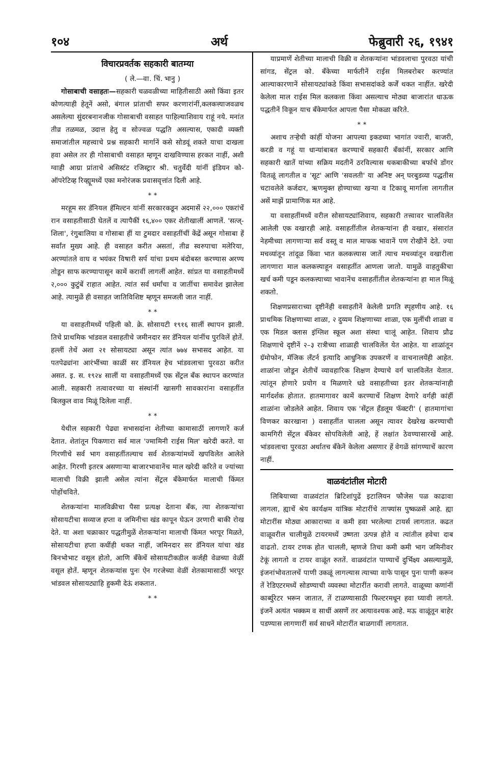१०४ अर्थ फेब्रुवारी २६, १९४१
विचारप्रवर्तक सहकारी बातम्या
( ले.—वा. चिं. भानु )
गोसाबाची वसाहतः—सहकारी चळवळीच्या माहितीसाठी असो किंवा इतर कोणत्याही हेतूनें असो, बंगाल प्रांताची सफर करणारांनीं,कलकत्त्याजवळच असलेल्या सुंदरबनानजीक गोसाबाची वसाहत पाहिल्याशिवाय राहूं नये. मनांत तीव्र तळमळ, उदात्त हेतु व सोज्वळ पद्धति असल्यास, एकादी व्यक्ती समाजांतील महत्त्वाचे प्रश्न सहकारी मार्गानें कसे सोडवूं शकते याचा दाखला हवा असेल तर ही गोसाबाची वसाहत म्हणून दाखविण्यास हरकत नाहीं, अशी ग्वाही आग्रा प्रांताचे असिस्टंट रजिस्ट्रार श्री. चतुर्वेदी यांनीं इंडियन को-ऑपरेटिव्ह रिव्ह्यूमध्यें एका मनोरंजक प्रवासवृत्तांत दिली आहे.
* *
मरहूम सर डॅनियल हॅमिल्टन यांनीं सरकारकडून अदमासें २२,००० एकरांचें रान वसाहतीसाठी घेतलें व त्यापैकीं १६,४०० एकर शेतीखालीं आणलें. 'सत्ज्-शिला', रंगुबालिया व गोसाबा हीं या टुमदार वसाहतींचीं केंद्रें असून गोसाबा हें सर्वांत मुख्य आहे. ही वसाहत करीत असतां, तीव्र स्वरुपाचा मलेरिया, अरण्यांतले वाघ व भयंकर विषारी सर्प यांचा प्रथम बंदोबस्त करण्यास अरण्य तोडून साफ करण्यापासून कामें करावीं लागलीं आहेत. सांप्रत या वसाहतीमध्यें २,००० कुटुंबें राहात आहेत. त्यांत सर्व धर्मांचा व जातींचा समावेश झालेला आहे. त्यामुळें ही वसाहत जातिविशिष्ट म्हणून समजली जात नाहीं.
* *
या वसाहतीमध्यें पहिली को. क्रे. सोसायटी १९१६ सालीं स्थापन झाली. तिचे प्राथमिक भांडवल वसाहतीचे जमीनदार सर डॅनियल यांनींच पुरविलें होतें. हल्लीं तेथें अशा २१ सोसायट्या असून त्यांत ७७४ सभासद आहेत. या पतपेढ्यांना आरंभींच्या काळीं सर डॅनियल हेच भांडवलाचा पुरवठा करीत असत. इ. स. १९२४ सालीं या वसाहतीमध्यें एक सेंट्रल बँक स्थापन करण्यांत आली. सहकारी तत्वावरच्या या संस्थांनीं खासगी सावकारांना वसाहतींत बिलकुल वाव मिळूं दिलेला नाहीं.
* *
येथील सहकारी पेढ्या सभासदांना शेतीच्या कामासाठीं लागणारें कर्ज देतात. शेतांतून पिकणारा सर्व माल 'ज्मामिनी राईस मिल' खरेदी करते. या गिरणीचे सर्व भाग वसाहतींतल्याच सर्व शेतकऱ्यांमध्यें खपविलेत आलेले आहेत. गिरणी इतरत्र असणाऱ्या बाजारभावानेंच माल खरेदी करिते व ज्यांच्या मालाची विक्री झाली असेल त्यांना सेंट्रल बँकेमार्फत मालाची किंमत पोहोंचविते.
शेतकऱ्यांना मालविक्रीचा पैसा प्रत्यक्ष देताना बँक, त्या शेतकऱ्यांचा सोसायटीचा सव्याज हप्ता व जमिनीचा खंड कापून घेऊन उरणारी बाकी रोख देते. या अशा चक्राकार पद्धतीमुळें शेतकऱ्यांना मालाची किंमत भरपूर मिळते, सोसायटीचा हप्ता कधींही थकत नाहीं, जमिनदार सर डॅनियल यांचा खंड बिनभोभाट वसूल होतो, आणि बँकेचें सोसायटीकडील कर्जही वेळच्या वेळीं वसूल होतें. म्हणून शेतकऱ्यांस पुनः ऐन गरजेच्या वेळीं शेतकामासाठीं भरपूर भांडवल सोसायट्याहि हुकमी देऊं शकतात.
* *
याप्रमाणें शेतीच्या मालाची विक्री व शेतकऱ्यांना भांडवलाचा पुरवठा यांची सांगड, सेंट्रल को. बँकेच्या मार्फतीनें राईस मिलबरोबर करण्यांत आल्याकारणानें सोसायट्यांकडे किंवा सभासदांकडे कर्जें थकत नाहींत. खरेदी केलेला माल राईस मिल कलकत्ता किंवा असल्याच मोठ्या बाजारांत धाऊक पद्धतीनें विकून याच बँकेमार्फत आपला पैसा मोकळा करिते.
* *
अशाच तऱ्हेची कांहीं योजना आपल्या इकडच्या भागांत ज्वारी, बाजरी, करडी व गहूं या धान्यांबाबत करण्याचें सहकारी बँकांनीं, सरकार आणि सहकारी खातें यांच्या सक्रिय मदतीनें ठरविल्यास थकबाकीच्या बर्फाचे डोंगर वितळूं लागतील व 'सूट' आणि 'सवलती' या अनिष्ट अन् घरबुडव्या पद्धतीस चटावलेले कर्जदार, ऋणमुक्त होण्याच्या खऱ्या व टिकावू मार्गाला लागतील असें माझें प्रामाणिक मत आहे.
या वसाहतींमध्यें वरील सोसायट्यांशिवाय, सहकारी तत्त्वावर चालविलेंत आलेली एक वखारही आहे. वसाहतींतील शेतकऱ्यांना ही वखार, संसारांत नेहमीच्या लागणाऱ्या सर्व वस्तू व माल माफक भावानें पण रोखीनें देते. ज्या मचव्यांतून तांदूळ किंवा भात कलकत्त्यास जातें त्याच मचव्यांतून वखारीला लागणारा माल कलकत्त्याहून वसाहतींत आणला जातो. यामुळें वाहतुकीचा खर्च कमी पडून कलकत्त्याच्या भावानेंच वसाहतींतील शेतकऱ्यांना हा माल मिळूं शकतो.
शिक्षणप्रसाराच्या दृष्टीनेंही वसाहतीनें केलेली प्रगति स्पृहणीय आहे. १६ प्राथमिक शिक्षणाच्या शाळा, २ दुय्यम शिक्षणाच्या शाळा, एक मुलींची शाळा व एक मिडल क्लास इंग्लिश स्कूल अशा संस्था चालूं आहेत. शिवाय प्रौढ शिक्षणाचे दृष्टीनें २–३ रात्रीच्या शाळाही चालविलेंत येत आहेत. या शाळांतून ग्रॅमोफोन, मॅजिक लॅंटर्न इत्यादि आधुनिक उपकरणें व वाचनालयेंही आहेत. शाळांना जोडून शेतीचें व्यावहारिक शिक्षण देण्याचे वर्ग चालविलेंत येतात. त्यांतून होणारे प्रयोग व मिळणारे धडे वसाहतीच्या इतर शेतकऱ्यांनाही मार्गदर्शक होतात. हातमागावर कामें करण्याचें शिक्षण देणारे वर्गही कांहीं शाळांना जोडलेले आहेत. शिवाय एक 'सेंट्रल हॅंडलूम फॅक्टरी' ( हातमागांचा विणकर कारखाना ) वसाहतींत चालला असून त्यावर देखरेख करण्याची कामगिरी सेंट्रल बँकेवर सोपविलेली आहे, हें लक्षांत ठेवण्यासारखें आहे. भांडवलाचा पुरवठा अर्थातच बँकेनें केलेला असणार हें वेगळें सांगण्याचें कारण नाहीं.
वाळवंटांतील मोटारी
लिबियाच्या वाळवंटांत ब्रिटिशांपुढें इटालियन फौजेस पळ काढावा लागला, ह्याचें श्रेय कार्यक्षम यांत्रिक मोटारींचे ताफ्यांस पुष्कळसें आहे. ह्या मोटारींस मोठ्या आकाराच्या व कमी हवा भरलेल्या टायर्स लागतात. कढत वाळूवरील चालीमुळें टायरमध्यें उष्णता उत्पन्न होते व त्यांतील हवेचा दाब वाढतो. टायर टणक होत चालली, म्हणजे तिचा कमी कमी भाग जमिनीवर टेकूं लागतो व टायर वाळूंत रुततें. वाळवंटांत पाण्याचें दुर्भिक्ष्य असल्यामुळें, इंजनांभोवतालचें पाणी उकळूं लागल्यास त्याच्या वाफे पासून पुनः पाणी करून तें रेडिएटरमध्यें सोडण्याची व्यवस्था मोटारींत करावी लागते. वाळूच्या कणांनीं कार्ब्युरेटर भरून जातात, तें टाळण्यासाठी फिल्टरमधून हवा घ्यावी लागते. इंजनें अत्यंत भक्कम व साधीं असणें तर अत्यावश्यक आहे. मऊ वाळूंतून बाहेर पडण्यास लागणारीं सर्व साधनें मोटारींत बाळगावीं लागतात.